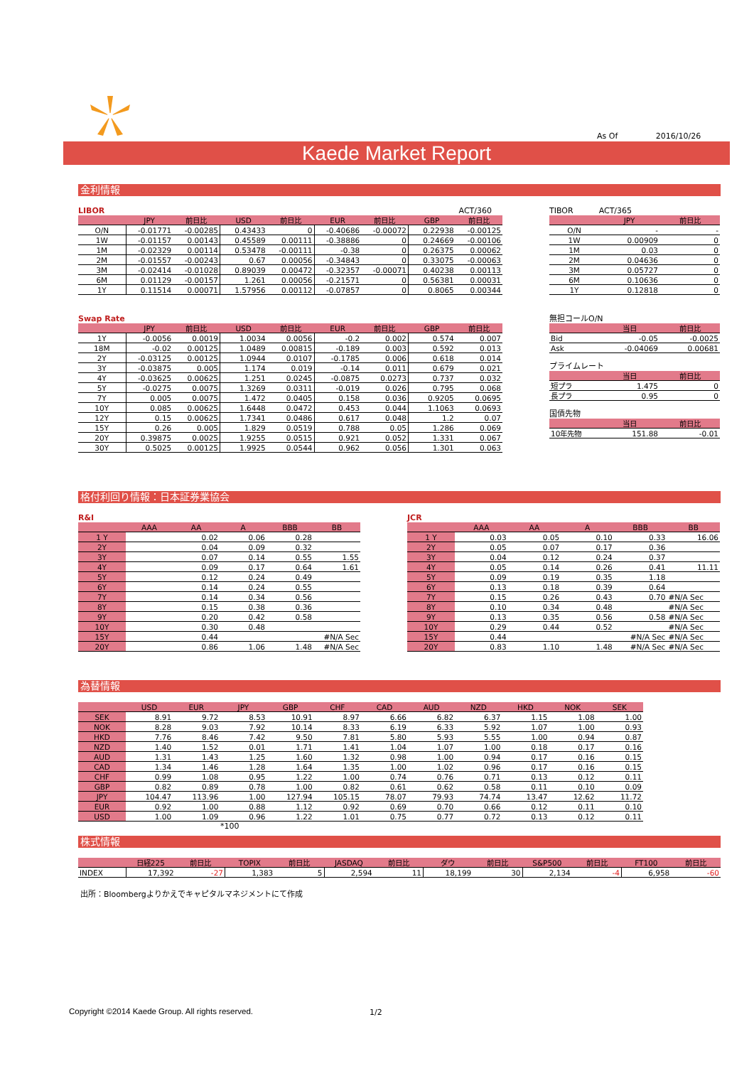As Of 2016/10/26
Kaede Market Report
金利情報
LIBOR ACT/360
| | JPY | 前日比 | USD | 前日比 | EUR | 前日比 | GBP | 前日比 |
| --- | --- | --- | --- | --- | --- | --- | --- | --- |
| O/N | -0.01771 | -0.00285 | 0.43433 | 0 | -0.40686 | -0.00072 | 0.22938 | -0.00125 |
| 1W | -0.01157 | 0.00143 | 0.45589 | 0.00111 | -0.38886 | 0 | 0.24669 | -0.00106 |
| 1M | -0.02329 | 0.00114 | 0.53478 | -0.00111 | -0.38 | 0 | 0.26375 | 0.00062 |
| 2M | -0.01557 | -0.00243 | 0.67 | 0.00056 | -0.34843 | 0 | 0.33075 | -0.00063 |
| 3M | -0.02414 | -0.01028 | 0.89039 | 0.00472 | -0.32357 | -0.00071 | 0.40238 | 0.00113 |
| 6M | 0.01129 | -0.00157 | 1.261 | 0.00056 | -0.21571 | 0 | 0.56381 | 0.00031 |
| 1Y | 0.11514 | 0.00071 | 1.57956 | 0.00112 | -0.07857 | 0 | 0.8065 | 0.00344 |
Swap Rate
| | JPY | 前日比 | USD | 前日比 | EUR | 前日比 | GBP | 前日比 |
| --- | --- | --- | --- | --- | --- | --- | --- | --- |
| 1Y | -0.0056 | 0.0019 | 1.0034 | 0.0056 | -0.2 | 0.002 | 0.574 | 0.007 |
| 18M | -0.02 | 0.00125 | 1.0489 | 0.00815 | -0.189 | 0.003 | 0.592 | 0.013 |
| 2Y | -0.03125 | 0.00125 | 1.0944 | 0.0107 | -0.1785 | 0.006 | 0.618 | 0.014 |
| 3Y | -0.03875 | 0.005 | 1.174 | 0.019 | -0.14 | 0.011 | 0.679 | 0.021 |
| 4Y | -0.03625 | 0.00625 | 1.251 | 0.0245 | -0.0875 | 0.0273 | 0.737 | 0.032 |
| 5Y | -0.0275 | 0.0075 | 1.3269 | 0.0311 | -0.019 | 0.026 | 0.795 | 0.068 |
| 7Y | 0.005 | 0.0075 | 1.472 | 0.0405 | 0.158 | 0.036 | 0.9205 | 0.0695 |
| 10Y | 0.085 | 0.00625 | 1.6448 | 0.0472 | 0.453 | 0.044 | 1.1063 | 0.0693 |
| 12Y | 0.15 | 0.00625 | 1.7341 | 0.0486 | 0.617 | 0.048 | 1.2 | 0.07 |
| 15Y | 0.26 | 0.005 | 1.829 | 0.0519 | 0.788 | 0.05 | 1.286 | 0.069 |
| 20Y | 0.39875 | 0.0025 | 1.9255 | 0.0515 | 0.921 | 0.052 | 1.331 | 0.067 |
| 30Y | 0.5025 | 0.00125 | 1.9925 | 0.0544 | 0.962 | 0.056 | 1.301 | 0.063 |
TIBOR ACT/365
| | JPY | 前日比 |
| --- | --- | --- |
| O/N | - | - |
| 1W | 0.00909 | 0 |
| 1M | 0.03 | 0 |
| 2M | 0.04636 | 0 |
| 3M | 0.05727 | 0 |
| 6M | 0.10636 | 0 |
| 1Y | 0.12818 | 0 |
無担コールO/N
| | 当日 | 前日比 |
| --- | --- | --- |
| Bid | -0.05 | -0.0025 |
| Ask | -0.04069 | 0.00681 |
プライムレート
| | 当日 | 前日比 |
| --- | --- | --- |
| 短プラ | 1.475 | 0 |
| 長プラ | 0.95 | 0 |
国債先物
| | 当日 | 前日比 |
| --- | --- | --- |
| 10年先物 | 151.88 | -0.01 |
格付利回り情報：日本証券業協会
R&I
| | AAA | AA | A | BBB | BB |
| --- | --- | --- | --- | --- | --- |
| 1 Y | | 0.02 | 0.06 | 0.28 | |
| 2Y | | 0.04 | 0.09 | 0.32 | |
| 3Y | | 0.07 | 0.14 | 0.55 | 1.55 |
| 4Y | | 0.09 | 0.17 | 0.64 | 1.61 |
| 5Y | | 0.12 | 0.24 | 0.49 | |
| 6Y | | 0.14 | 0.24 | 0.55 | |
| 7Y | | 0.14 | 0.34 | 0.56 | |
| 8Y | | 0.15 | 0.38 | 0.36 | |
| 9Y | | 0.20 | 0.42 | 0.58 | |
| 10Y | | 0.30 | 0.48 | | |
| 15Y | | 0.44 | | | #N/A Sec |
| 20Y | | 0.86 | 1.06 | 1.48 | #N/A Sec |
JCR
| | AAA | AA | A | BBB | BB |
| --- | --- | --- | --- | --- | --- |
| 1 Y | 0.03 | 0.05 | 0.10 | 0.33 | 16.06 |
| 2Y | 0.05 | 0.07 | 0.17 | 0.36 | |
| 3Y | 0.04 | 0.12 | 0.24 | 0.37 | |
| 4Y | 0.05 | 0.14 | 0.26 | 0.41 | 11.11 |
| 5Y | 0.09 | 0.19 | 0.35 | 1.18 | |
| 6Y | 0.13 | 0.18 | 0.39 | 0.64 | |
| 7Y | 0.15 | 0.26 | 0.43 | 0.70 | #N/A Sec |
| 8Y | 0.10 | 0.34 | 0.48 | | #N/A Sec |
| 9Y | 0.13 | 0.35 | 0.56 | 0.58 | #N/A Sec |
| 10Y | 0.29 | 0.44 | 0.52 | | #N/A Sec |
| 15Y | 0.44 | | | #N/A Sec | #N/A Sec |
| 20Y | 0.83 | 1.10 | 1.48 | #N/A Sec | #N/A Sec |
為替情報
| | USD | EUR | JPY | GBP | CHF | CAD | AUD | NZD | HKD | NOK | SEK |
| --- | --- | --- | --- | --- | --- | --- | --- | --- | --- | --- | --- |
| SEK | 8.91 | 9.72 | 8.53 | 10.91 | 8.97 | 6.66 | 6.82 | 6.37 | 1.15 | 1.08 | 1.00 |
| NOK | 8.28 | 9.03 | 7.92 | 10.14 | 8.33 | 6.19 | 6.33 | 5.92 | 1.07 | 1.00 | 0.93 |
| HKD | 7.76 | 8.46 | 7.42 | 9.50 | 7.81 | 5.80 | 5.93 | 5.55 | 1.00 | 0.94 | 0.87 |
| NZD | 1.40 | 1.52 | 0.01 | 1.71 | 1.41 | 1.04 | 1.07 | 1.00 | 0.18 | 0.17 | 0.16 |
| AUD | 1.31 | 1.43 | 1.25 | 1.60 | 1.32 | 0.98 | 1.00 | 0.94 | 0.17 | 0.16 | 0.15 |
| CAD | 1.34 | 1.46 | 1.28 | 1.64 | 1.35 | 1.00 | 1.02 | 0.96 | 0.17 | 0.16 | 0.15 |
| CHF | 0.99 | 1.08 | 0.95 | 1.22 | 1.00 | 0.74 | 0.76 | 0.71 | 0.13 | 0.12 | 0.11 |
| GBP | 0.82 | 0.89 | 0.78 | 1.00 | 0.82 | 0.61 | 0.62 | 0.58 | 0.11 | 0.10 | 0.09 |
| JPY | 104.47 | 113.96 | 1.00 | 127.94 | 105.15 | 78.07 | 79.93 | 74.74 | 13.47 | 12.62 | 11.72 |
| EUR | 0.92 | 1.00 | 0.88 | 1.12 | 0.92 | 0.69 | 0.70 | 0.66 | 0.12 | 0.11 | 0.10 |
| USD | 1.00 | 1.09 | 0.96 | 1.22 | 1.01 | 0.75 | 0.77 | 0.72 | 0.13 | 0.12 | 0.11 |
*100
株式情報
| | 日経225 | 前日比 | TOPIX | 前日比 | JASDAQ | 前日比 | ダウ | 前日比 | S&P500 | 前日比 | FT100 | 前日比 |
| --- | --- | --- | --- | --- | --- | --- | --- | --- | --- | --- | --- | --- |
| INDEX | 17,392 | -27 | 1,383 | 5 | 2,594 | 11 | 18,199 | 30 | 2,134 | -4 | 6,958 | -60 |
出所：Bloombergよりかえでキャピタルマネジメントにて作成
Copyright ©2014 Kaede Group. All rights reserved.
1/2